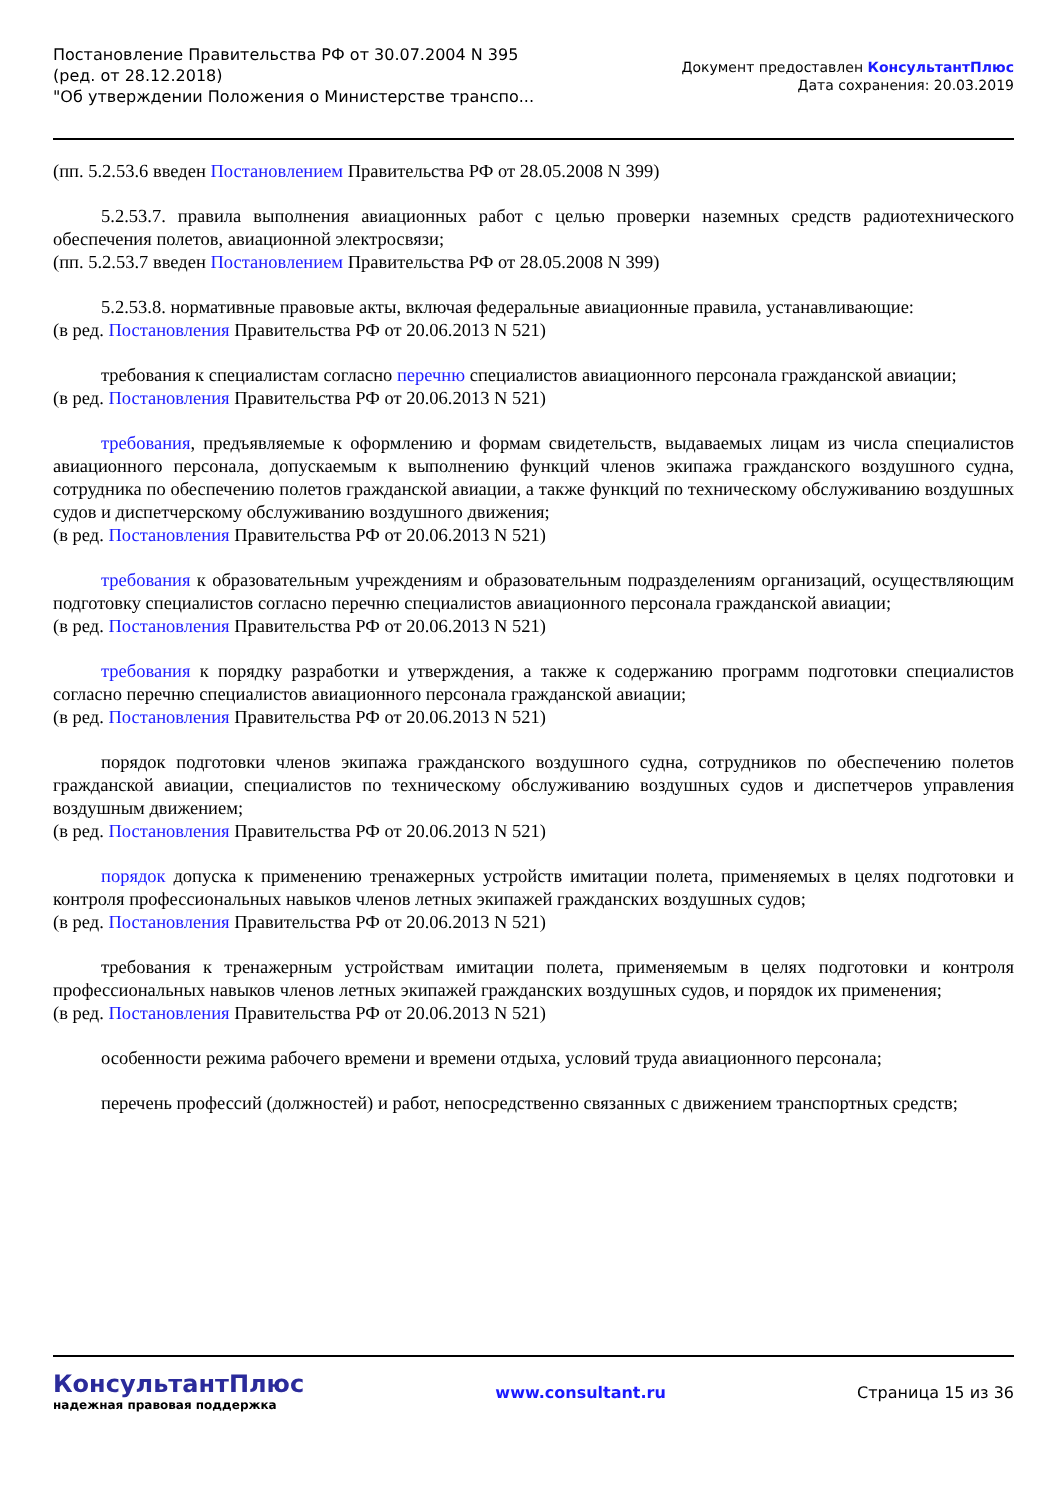Постановление Правительства РФ от 30.07.2004 N 395
(ред. от 28.12.2018)
"Об утверждении Положения о Министерстве транспо...
Документ предоставлен КонсультантПлюс
Дата сохранения: 20.03.2019
(пп. 5.2.53.6 введен Постановлением Правительства РФ от 28.05.2008 N 399)
5.2.53.7. правила выполнения авиационных работ с целью проверки наземных средств радиотехнического обеспечения полетов, авиационной электросвязи;
(пп. 5.2.53.7 введен Постановлением Правительства РФ от 28.05.2008 N 399)
5.2.53.8. нормативные правовые акты, включая федеральные авиационные правила, устанавливающие:
(в ред. Постановления Правительства РФ от 20.06.2013 N 521)
требования к специалистам согласно перечню специалистов авиационного персонала гражданской авиации;
(в ред. Постановления Правительства РФ от 20.06.2013 N 521)
требования, предъявляемые к оформлению и формам свидетельств, выдаваемых лицам из числа специалистов авиационного персонала, допускаемым к выполнению функций членов экипажа гражданского воздушного судна, сотрудника по обеспечению полетов гражданской авиации, а также функций по техническому обслуживанию воздушных судов и диспетчерскому обслуживанию воздушного движения;
(в ред. Постановления Правительства РФ от 20.06.2013 N 521)
требования к образовательным учреждениям и образовательным подразделениям организаций, осуществляющим подготовку специалистов согласно перечню специалистов авиационного персонала гражданской авиации;
(в ред. Постановления Правительства РФ от 20.06.2013 N 521)
требования к порядку разработки и утверждения, а также к содержанию программ подготовки специалистов согласно перечню специалистов авиационного персонала гражданской авиации;
(в ред. Постановления Правительства РФ от 20.06.2013 N 521)
порядок подготовки членов экипажа гражданского воздушного судна, сотрудников по обеспечению полетов гражданской авиации, специалистов по техническому обслуживанию воздушных судов и диспетчеров управления воздушным движением;
(в ред. Постановления Правительства РФ от 20.06.2013 N 521)
порядок допуска к применению тренажерных устройств имитации полета, применяемых в целях подготовки и контроля профессиональных навыков членов летных экипажей гражданских воздушных судов;
(в ред. Постановления Правительства РФ от 20.06.2013 N 521)
требования к тренажерным устройствам имитации полета, применяемым в целях подготовки и контроля профессиональных навыков членов летных экипажей гражданских воздушных судов, и порядок их применения;
(в ред. Постановления Правительства РФ от 20.06.2013 N 521)
особенности режима рабочего времени и времени отдыха, условий труда авиационного персонала;
перечень профессий (должностей) и работ, непосредственно связанных с движением транспортных средств;
КонсультантПлюс
надежная правовая поддержка
www.consultant.ru Страница 15 из 36